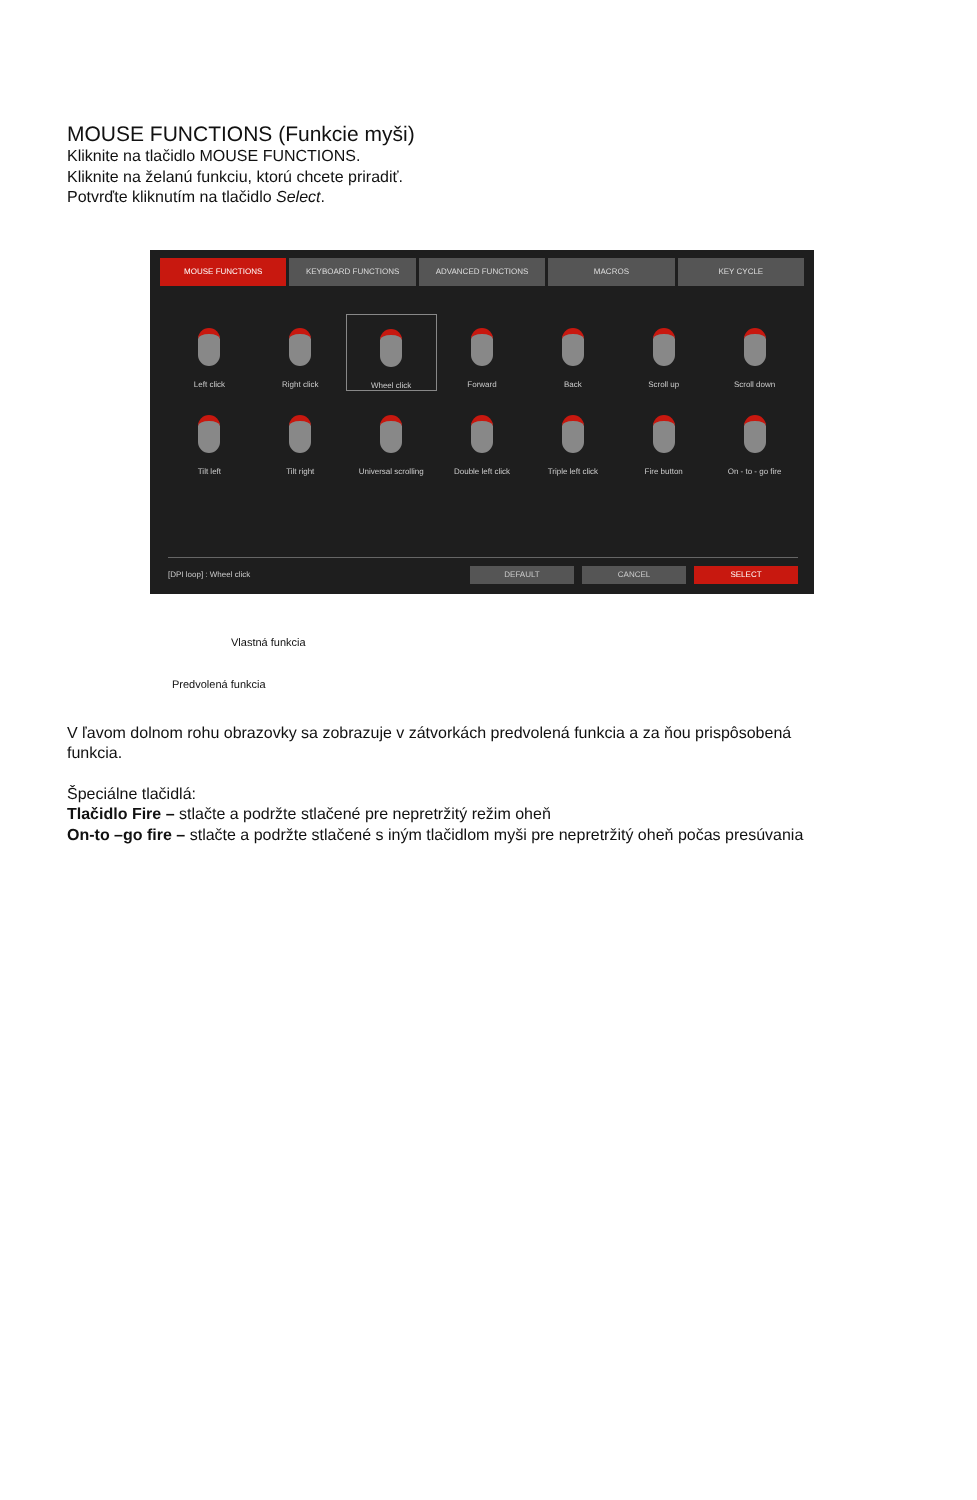MOUSE FUNCTIONS (Funkcie myši)
Kliknite na tlačidlo MOUSE FUNCTIONS.
Kliknite na želanú funkciu, ktorú chcete priradiť.
Potvrďte kliknutím na tlačidlo Select.
MOUSE FUNCTIONS KEYBOARD FUNCTIONS ADVANCED FUNCTIONS MACROS KEY CYCLE
Left click
Right click
Wheel click
Forward
Back
Scroll up
Scroll down
Tilt left
Tilt right
Universal scrolling
Double left click
Triple left click
Fire button
On - to - go fire
[DPI loop] : Wheel click
DEFAULT CANCEL SELECT
Vlastná funkcia
Predvolená funkcia
V ľavom dolnom rohu obrazovky sa zobrazuje v zátvorkách predvolená funkcia a za ňou prispôsobená
funkcia.
Špeciálne tlačidlá:
Tlačidlo Fire – stlačte a podržte stlačené pre nepretržitý režim oheň
On-to –go fire – stlačte a podržte stlačené s iným tlačidlom myši pre nepretržitý oheň počas presúvania